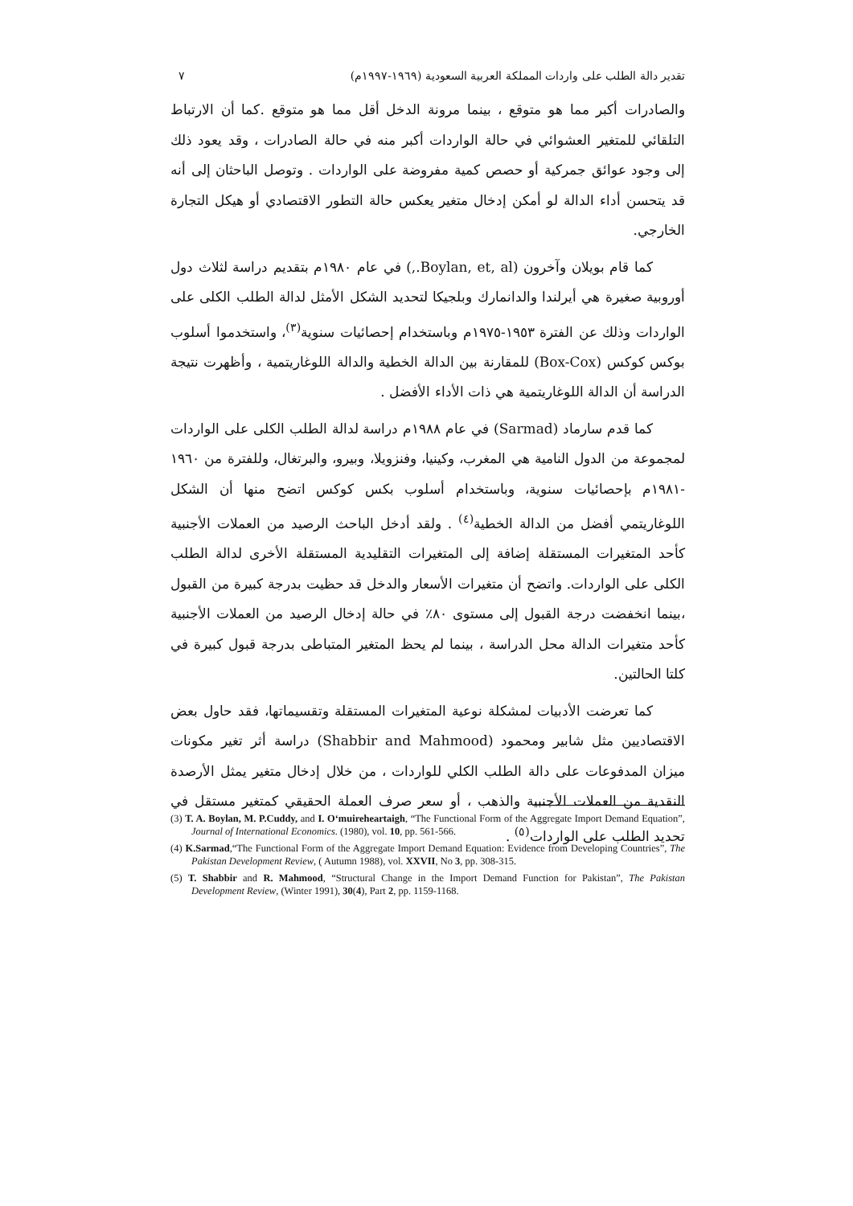تقدير دالة الطلب على واردات المملكة العربية السعودية (١٩٦٩-١٩٩٧م) ٧
والصادرات أكبر مما هو متوقع ، بينما مرونة الدخل أقل مما هو متوقع .كما أن الارتباط التلقائي للمتغير العشوائي في حالة الواردات أكبر منه في حالة الصادرات ، وقد يعود ذلك إلى وجود عوائق جمركية أو حصص كمية مفروضة على الواردات . وتوصل الباحثان إلى أنه قد يتحسن أداء الدالة لو أمكن إدخال متغير يعكس حالة التطور الاقتصادي أو هيكل التجارة الخارجي.
كما قام بويلان وآخرون (Boylan, et, al.,) في عام ١٩٨٠م بتقديم دراسة لثلاث دول أوروبية صغيرة هي أيرلندا والدانمارك وبلجيكا لتحديد الشكل الأمثل لدالة الطلب الكلى على الواردات وذلك عن الفترة ١٩٥٣-١٩٧٥م وباستخدام إحصائيات سنوية<sup>(٣)</sup>، واستخدموا أسلوب بوكس كوكس (Box-Cox) للمقارنة بين الدالة الخطية والدالة اللوغاريتمية ، وأظهرت نتيجة الدراسة أن الدالة اللوغاريتمية هي ذات الأداء الأفضل .
كما قدم سارماد (Sarmad) في عام ١٩٨٨م دراسة لدالة الطلب الكلى على الواردات لمجموعة من الدول النامية هي المغرب، وكينيا، وفنزويلا، وبيرو، والبرتغال، وللفترة من ١٩٦٠ -١٩٨١م بإحصائيات سنوية، وباستخدام أسلوب بكس كوكس اتضح منها أن الشكل اللوغاريتمي أفضل من الدالة الخطية<sup>(٤)</sup> . ولقد أدخل الباحث الرصيد من العملات الأجنبية كأحد المتغيرات المستقلة إضافة إلى المتغيرات التقليدية المستقلة الأخرى لدالة الطلب الكلى على الواردات. واتضح أن متغيرات الأسعار والدخل قد حظيت بدرجة كبيرة من القبول ،بينما انخفضت درجة القبول إلى مستوى ٨٠٪ في حالة إدخال الرصيد من العملات الأجنبية كأحد متغيرات الدالة محل الدراسة ، بينما لم يحظ المتغير المتباطى بدرجة قبول كبيرة في كلتا الحالتين.
كما تعرضت الأدبيات لمشكلة نوعية المتغيرات المستقلة وتقسيماتها، فقد حاول بعض الاقتصاديين مثل شابير ومحمود (Shabbir and Mahmood) دراسة أثر تغير مكونات ميزان المدفوعات على دالة الطلب الكلي للواردات ، من خلال إدخال متغير يمثل الأرصدة النقدية من العملات الأجنبية والذهب ، أو سعر صرف العملة الحقيقي كمتغير مستقل في تحديد الطلب على الواردات<sup>(٥)</sup> .
(3) T. A. Boylan, M. P.Cuddy, and I. O‘muireheartaigh, “The Functional Form of the Aggregate Import Demand Equation”, Journal of International Economics. (1980), vol. 10, pp. 561-566.
(4) K.Sarmad,“The Functional Form of the Aggregate Import Demand Equation: Evidence from Developing Countries”, The Pakistan Development Review, ( Autumn 1988), vol. XXVII, No 3, pp. 308-315.
(5) T. Shabbir and R. Mahmood, “Structural Change in the Import Demand Function for Pakistan”, The Pakistan Development Review, (Winter 1991), 30(4), Part 2, pp. 1159-1168.